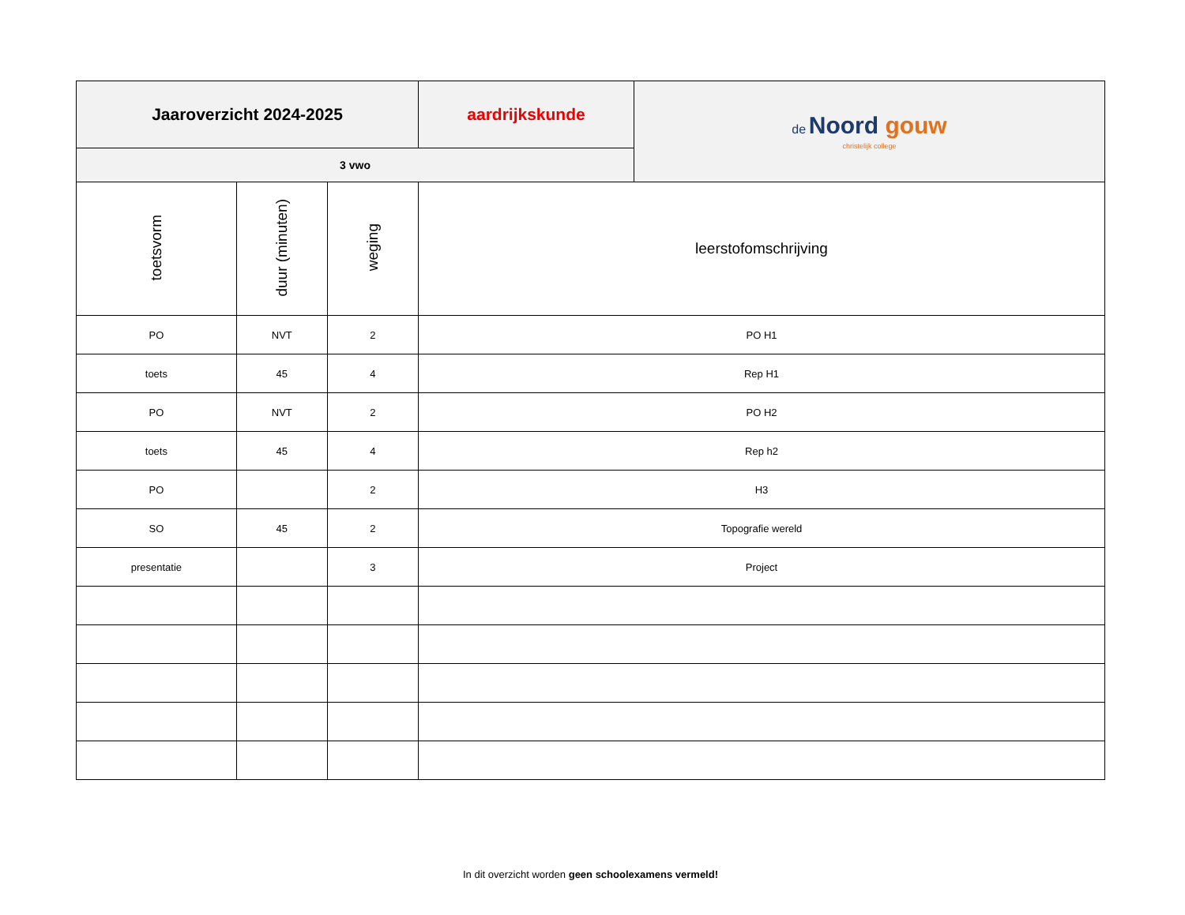| Jaaroverzicht 2024-2025 | | | aardrijkskunde | de Noord gouw christelijk college |
| 3 vwo | | | | |
| toetsvorm | duur (minuten) | weging | leerstofomschrijving | |
| PO | NVT | 2 | PO H1 | |
| toets | 45 | 4 | Rep H1 | |
| PO | NVT | 2 | PO H2 | |
| toets | 45 | 4 | Rep h2 | |
| PO | | 2 | H3 | |
| SO | 45 | 2 | Topografie wereld | |
| presentatie | | 3 | Project | |
In dit overzicht worden geen schoolexamens vermeld!